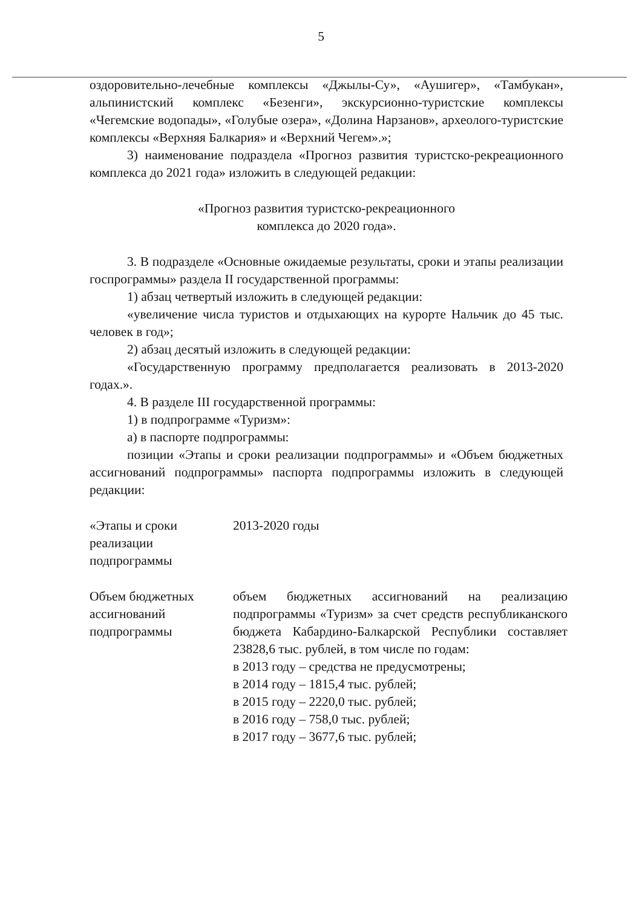5
оздоровительно-лечебные комплексы «Джылы-Су», «Аушигер», «Тамбукан», альпинистский комплекс «Безенги», экскурсионно-туристские комплексы «Чегемские водопады», «Голубые озера», «Долина Нарзанов», археолого-туристские комплексы «Верхняя Балкария» и «Верхний Чегем».»;
3) наименование подраздела «Прогноз развития туристско-рекреационного комплекса до 2021 года» изложить в следующей редакции:
«Прогноз развития туристско-рекреационного
комплекса до 2020 года».
3. В подразделе «Основные ожидаемые результаты, сроки и этапы реализации госпрограммы» раздела II государственной программы:
1) абзац четвертый изложить в следующей редакции:
«увеличение числа туристов и отдыхающих на курорте Нальчик до 45 тыс. человек в год»;
2) абзац десятый изложить в следующей редакции:
«Государственную программу предполагается реализовать в 2013-2020 годах.».
4. В разделе III государственной программы:
1) в подпрограмме «Туризм»:
а) в паспорте подпрограммы:
позиции «Этапы и сроки реализации подпрограммы» и «Объем бюджетных ассигнований подпрограммы» паспорта подпрограммы изложить в следующей редакции:
| «Этапы и сроки реализации подпрограммы | 2013-2020 годы |
| Объем бюджетных ассигнований подпрограммы | объем бюджетных ассигнований на реализацию подпрограммы «Туризм» за счет средств республиканского бюджета Кабардино-Балкарской Республики составляет 23828,6 тыс. рублей, в том числе по годам: в 2013 году – средства не предусмотрены; в 2014 году – 1815,4 тыс. рублей; в 2015 году – 2220,0 тыс. рублей; в 2016 году – 758,0 тыс. рублей; в 2017 году – 3677,6 тыс. рублей; |